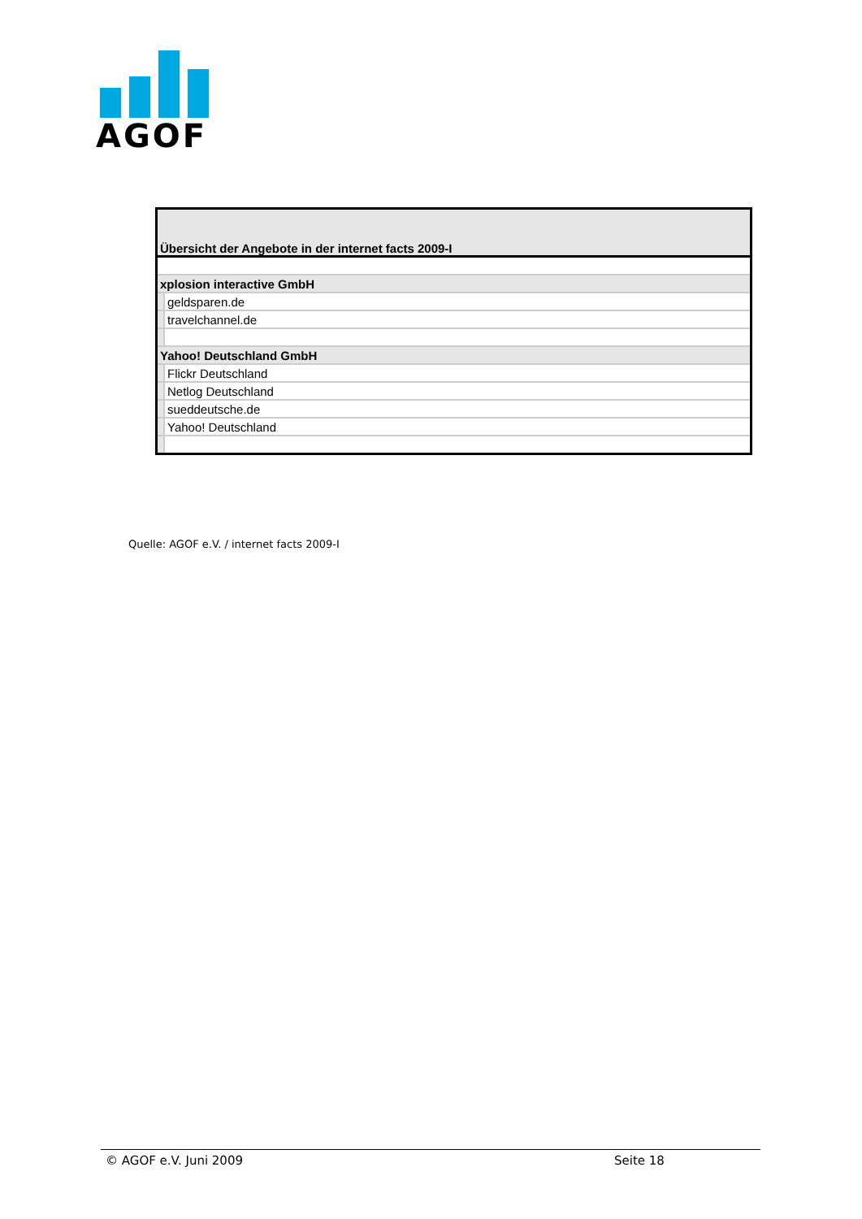AGOF
| Übersicht der Angebote in der internet facts 2009-I | |
| xplosion interactive GmbH | |
| | geldsparen.de |
| | travelchannel.de |
| Yahoo! Deutschland GmbH | |
| | Flickr Deutschland |
| | Netlog Deutschland |
| | sueddeutsche.de |
| | Yahoo! Deutschland |
Quelle: AGOF e.V. / internet facts 2009-I
© AGOF e.V. Juni 2009 Seite 18